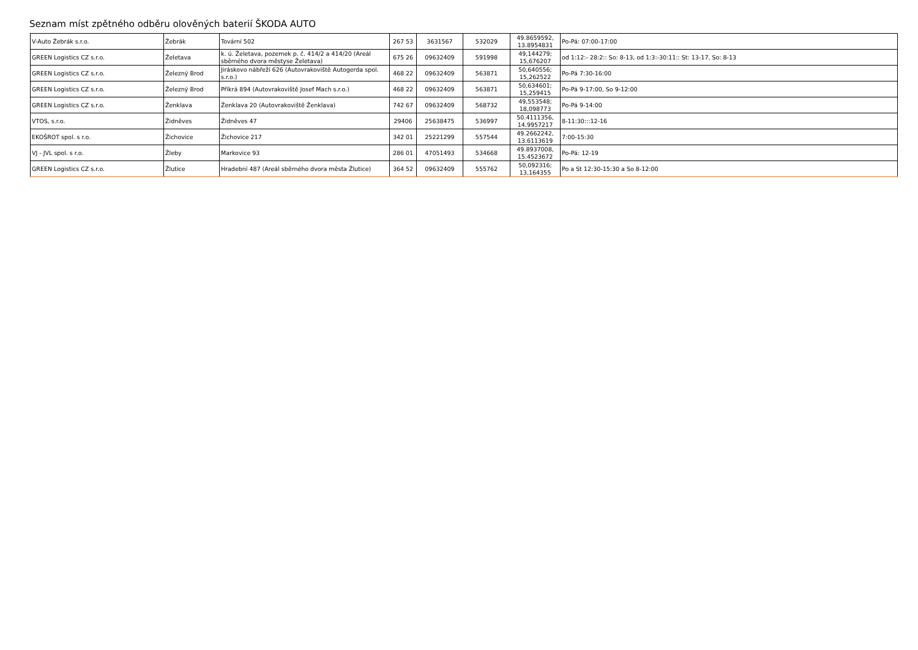Seznam míst zpětného odběru olověných baterií ŠKODA AUTO
| V-Auto Žebrák s.r.o. | Žebrák | Tovární 502 | 267 53 | 3631567 | 532029 | 49.8659592, 13.8954831 | Po-Pá: 07:00-17:00 |
| GREEN Logistics CZ s.r.o. | Želetava | k. ú. Želetava, pozemek p. č. 414/2 a 414/20 (Areál sběrného dvora městyse Želetava) | 675 26 | 09632409 | 591998 | 49,144279; 15,676207 | od 1:12:- 28:2:: So: 8-13, od 1:3:-30:11:: St: 13-17, So: 8-13 |
| GREEN Logistics CZ s.r.o. | Železný Brod | Jiráskovo nábřeží 626 (Autovrakoviště Autogerda spol. s.r.o.) | 468 22 | 09632409 | 563871 | 50,640556; 15,262522 | Po-Pá 7:30-16:00 |
| GREEN Logistics CZ s.r.o. | Železný Brod | Příkrá 894 (Autovrakoviště Josef Mach s.r.o.) | 468 22 | 09632409 | 563871 | 50,634601; 15,259415 | Po-Pá 9-17:00, So 9-12:00 |
| GREEN Logistics CZ s.r.o. | Ženklava | Ženklava 20 (Autovrakoviště Ženklava) | 742 67 | 09632409 | 568732 | 49,553548; 18,098773 | Po-Pá 9-14:00 |
| VTOS, s.r.o. | Židněves | Židněves 47 | 29406 | 25638475 | 536997 | 50.4111356, 14.9957217 | 8-11:30:::12-16 |
| EKOŠROT spol. s r.o. | Žichovice | Žichovice 217 | 342 01 | 25221299 | 557544 | 49.2662242, 13.6113619 | 7:00-15:30 |
| VJ - JVL spol. s r.o. | Žleby | Markovice 93 | 286 01 | 47051493 | 534668 | 49.8937008, 15.4523672 | Po-Pá: 12-19 |
| GREEN Logistics CZ s.r.o. | Žlutice | Hradební 487 (Areál sběrného dvora města Žlutice) | 364 52 | 09632409 | 555762 | 50,092316; 13,164355 | Po a St 12:30-15:30 a So 8-12:00 |